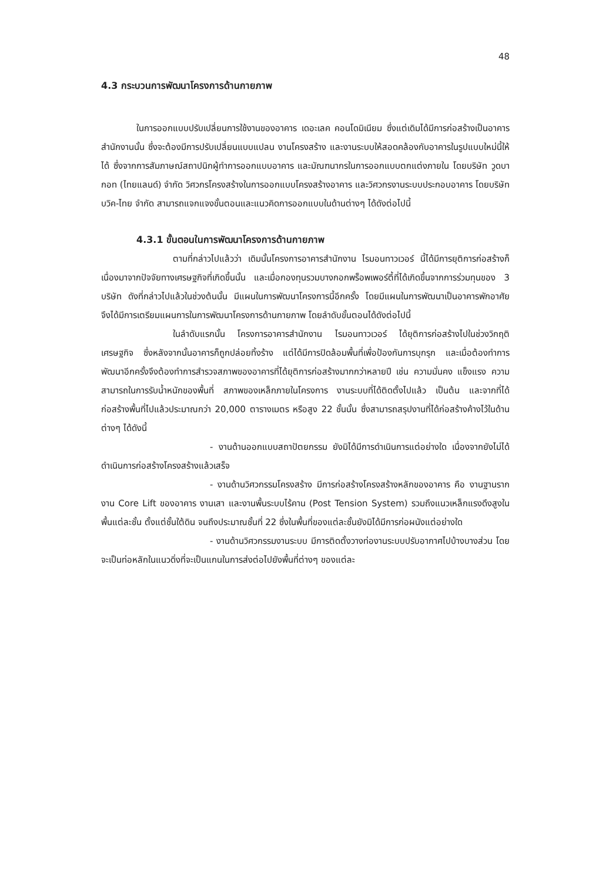48
4.3 กระบวนการพัฒนาโครงการด้านกายภาพ
ในการออกแบบปรับเปลี่ยนการใช้งานของอาคาร เดอะเลค คอนโดมิเนียม ซึ่งแต่เดิมได้มีการก่อสร้างเป็นอาคารสำนักงานนั้น ซึ่งจะต้องมีการปรับเปลี่ยนแบบแปลน งานโครงสร้าง และงานระบบให้สอดคล้องกับอาคารในรูปแบบใหม่นี้ให้ได้ ซึ่งจากการสัมภาษณ์สถาปนิกผู้ทำการออกแบบอาคาร และมัณฑนากรในการออกแบบตกแต่งภายใน โดยบริษัท วูดบากอท (ไทยแลนด์) จำกัด วิศวกรโครงสร้างในการออกแบบโครงสร้างอาคาร และวิศวกรงานระบบประกอบอาคาร โดยบริษัท บวิค-ไทย จำกัด สามารถแจกแจงขั้นตอนและแนวคิดการออกแบบในด้านต่างๆ ได้ดังต่อไปนี้
4.3.1 ขั้นตอนในการพัฒนาโครงการด้านกายภาพ
ตามที่กล่าวไปแล้วว่า เดิมนั้นโครงการอาคารสำนักงาน ไรมอนทาวเวอร์ นี้ได้มีการยุติการก่อสร้างก็เนื่องมาจากปัจจัยทางเศรษฐกิจที่เกิดขึ้นนั้น และเมื่อกองทุนรวมบางกอกพร็อพเพอร์ตี้ที่ได้เกิดขึ้นจากการร่วมทุนของ 3 บริษัท ดังที่กล่าวไปแล้วในช่วงต้นนั้น มีแผนในการพัฒนาโครงการนี้อีกครั้ง โดยมีแผนในการพัฒนาเป็นอาคารพักอาศัย จึงได้มีการเตรียมแผนการในการพัฒนาโครงการด้านกายภาพ โดยลำดับขั้นตอนได้ดังต่อไปนี้
ในลำดับแรกนั้น โครงการอาคารสำนักงาน ไรมอนทาวเวอร์ ได้ยุติการก่อสร้างไปในช่วงวิกฤติเศรษฐกิจ ซึ่งหลังจากนั้นอาคารก็ถูกปล่อยทิ้งร้าง แต่ได้มีการปิดล้อมพื้นที่เพื่อป้องกันการบุกรุก และเมื่อต้องทำการพัฒนาอีกครั้งจึงต้องทำการสำรวจสภาพของอาคารที่ได้ยุติการก่อสร้างมากกว่าหลายปี เช่น ความมั่นคง แข็งแรง ความสามารถในการรับน้ำหนักของพื้นที่ สภาพของเหล็กภายในโครงการ งานระบบที่ได้ติดตั้งไปแล้ว เป็นต้น และจากที่ได้ก่อสร้างพื้นที่ไปแล้วประมาณกว่า 20,000 ตารางเมตร หรือสูง 22 ชั้นนั้น ซึ่งสามารถสรุปงานที่ได้ก่อสร้างค้างไว้ในด้านต่างๆ ได้ดังนี้
- งานด้านออกแบบสถาปัตยกรรม ยังมิได้มีการดำเนินการแต่อย่างใด เนื่องจากยังไม่ได้ดำเนินการก่อสร้างโครงสร้างแล้วเสร็จ
- งานด้านวิศวกรรมโครงสร้าง มีการก่อสร้างโครงสร้างหลักของอาคาร คือ งานฐานราก งาน Core Lift ของอาคาร งานเสา และงานพื้นระบบไร้คาน (Post Tension System) รวมถึงแนวเหล็กแรงดึงสูงในพื้นแต่ละชั้น ตั้งแต่ชั้นใต้ดิน จนถึงประมาณชั้นที่ 22 ซึ่งในพื้นที่ของแต่ละชั้นยังมิได้มีการก่อผนังแต่อย่างใด
- งานด้านวิศวกรรมงานระบบ มีการติดตั้งวางท่องานระบบปรับอากาศไปบ้างบางส่วน โดยจะเป็นท่อหลักในแนวดิ่งที่จะเป็นแกนในการส่งต่อไปยังพื้นที่ต่างๆ ของแต่ละ